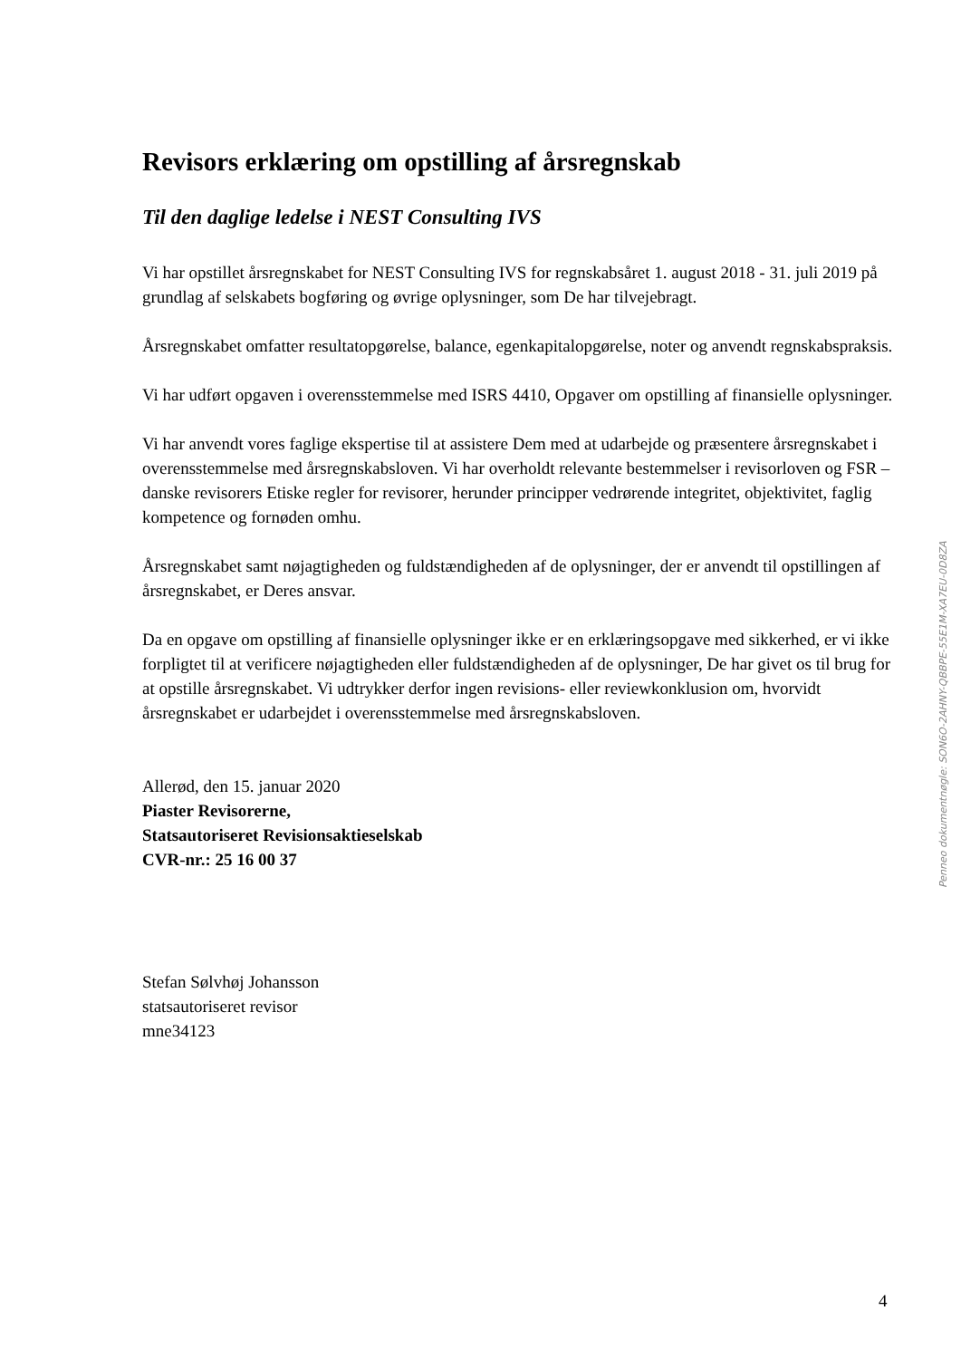Revisors erklæring om opstilling af årsregnskab
Til den daglige ledelse i NEST Consulting IVS
Vi har opstillet årsregnskabet for NEST Consulting IVS for regnskabsåret 1. august 2018 - 31. juli 2019 på grundlag af selskabets bogføring og øvrige oplysninger, som De har tilvejebragt.
Årsregnskabet omfatter resultatopgørelse, balance, egenkapitalopgørelse, noter og anvendt regnskabspraksis.
Vi har udført opgaven i overensstemmelse med ISRS 4410, Opgaver om opstilling af finansielle oplysninger.
Vi har anvendt vores faglige ekspertise til at assistere Dem med at udarbejde og præsentere årsregnskabet i overensstemmelse med årsregnskabsloven. Vi har overholdt relevante bestemmelser i revisorloven og FSR – danske revisorers Etiske regler for revisorer, herunder principper vedrørende integritet, objektivitet, faglig kompetence og fornøden omhu.
Årsregnskabet samt nøjagtigheden og fuldstændigheden af de oplysninger, der er anvendt til opstillingen af årsregnskabet, er Deres ansvar.
Da en opgave om opstilling af finansielle oplysninger ikke er en erklæringsopgave med sikkerhed, er vi ikke forpligtet til at verificere nøjagtigheden eller fuldstændigheden af de oplysninger, De har givet os til brug for at opstille årsregnskabet. Vi udtrykker derfor ingen revisions- eller reviewkonklusion om, hvorvidt årsregnskabet er udarbejdet i overensstemmelse med årsregnskabsloven.
Allerød, den 15. januar 2020
Piaster Revisorerne,
Statsautoriseret Revisionsaktieselskab
CVR-nr.: 25 16 00 37
Stefan Sølvhøj Johansson
statsautoriseret revisor
mne34123
Penneo dokumentnøgle: SON6O-2AHNY-QBBPE-55E1M-XA7EU-0D8ZA
4